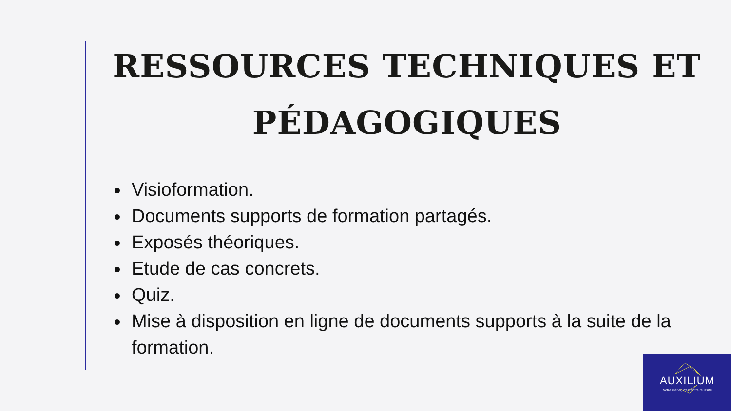RESSOURCES TECHNIQUES ET PÉDAGOGIQUES
Visioformation.
Documents supports de formation partagés.
Exposés théoriques.
Etude de cas concrets.
Quiz.
Mise à disposition en ligne de documents supports à la suite de la formation.
AUXILIUM
Notre métier, c'est votre réussite